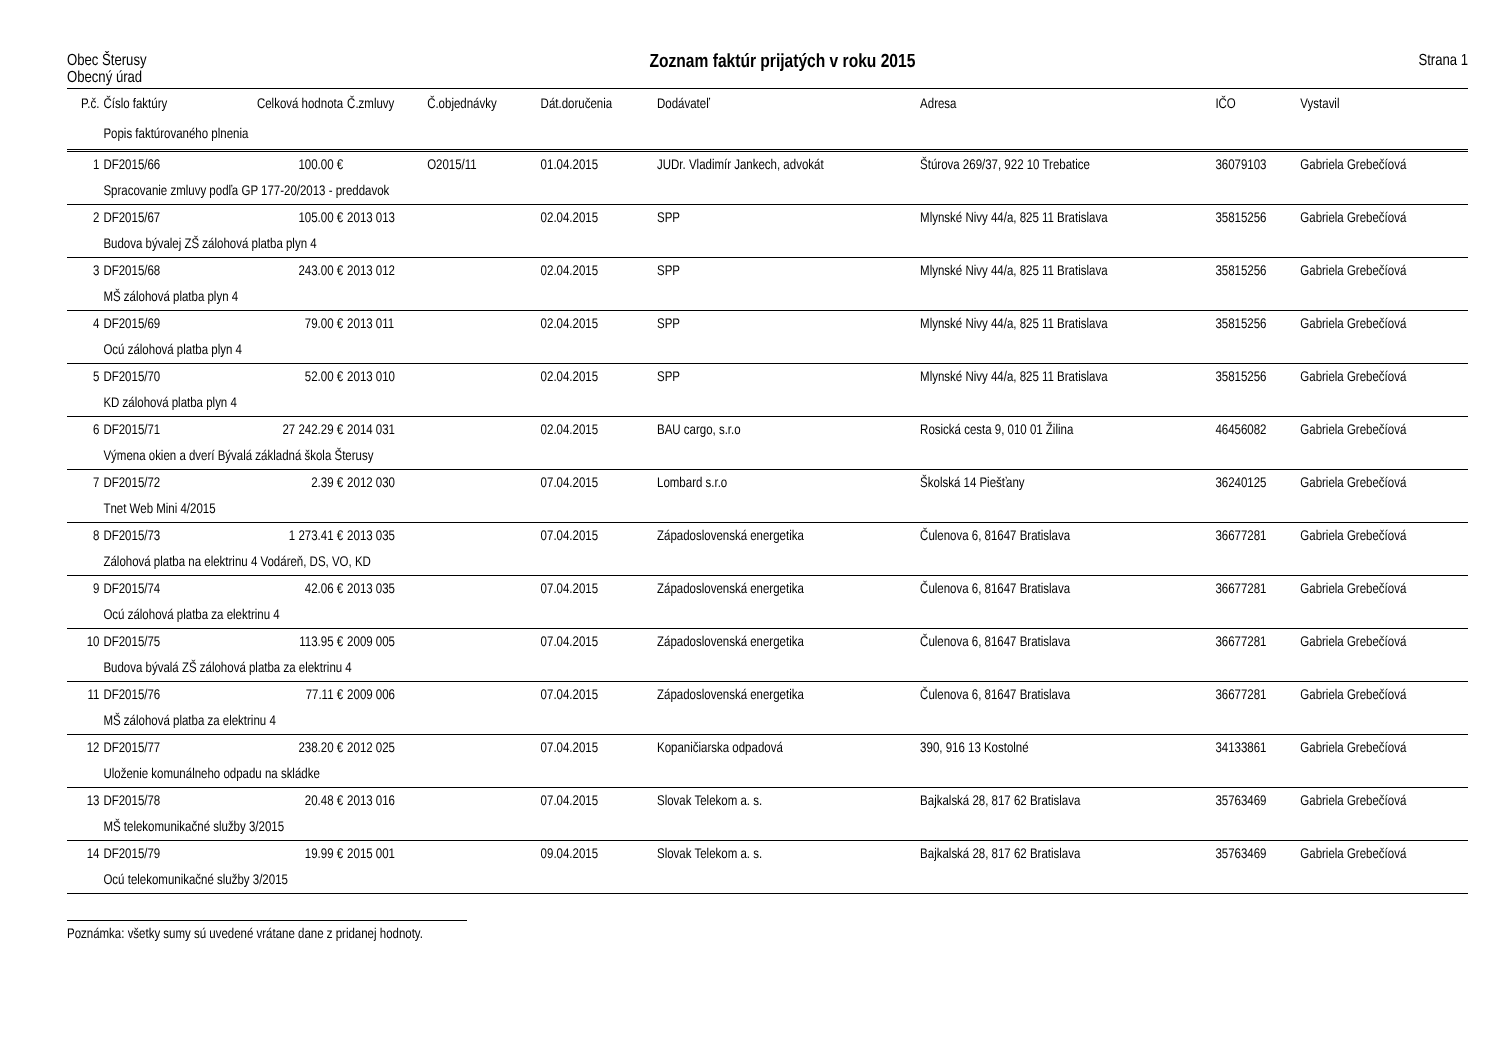Obec Šterusy
Obecný úrad
Zoznam faktúr prijatých v roku 2015
Strana 1
| P.č. | Číslo faktúry | Celková hodnota | Č.zmluvy | Č.objednávky | Dát.doručenia | Dodávateľ | Adresa | IČO | Vystavil |
| --- | --- | --- | --- | --- | --- | --- | --- | --- | --- |
| | Popis faktúrovaného plnenia | | | | | | | | |
| 1 | DF2015/66 | 100.00 € | | O2015/11 | 01.04.2015 | JUDr. Vladimír Jankech, advokát | Štúrova 269/37, 922 10 Trebatice | 36079103 | Gabriela Grebečíová |
| | Spracovanie zmluvy podľa GP 177-20/2013 - preddavok | | | | | | | | |
| 2 | DF2015/67 | 105.00 € | 2013 013 | | 02.04.2015 | SPP | Mlynské Nivy 44/a, 825 11 Bratislava | 35815256 | Gabriela Grebečíová |
| | Budova bývalej ZŠ zálohová platba plyn 4 | | | | | | | | |
| 3 | DF2015/68 | 243.00 € | 2013 012 | | 02.04.2015 | SPP | Mlynské Nivy 44/a, 825 11 Bratislava | 35815256 | Gabriela Grebečíová |
| | MŠ zálohová platba plyn 4 | | | | | | | | |
| 4 | DF2015/69 | 79.00 € | 2013 011 | | 02.04.2015 | SPP | Mlynské Nivy 44/a, 825 11 Bratislava | 35815256 | Gabriela Grebečíová |
| | Ocú zálohová platba plyn 4 | | | | | | | | |
| 5 | DF2015/70 | 52.00 € | 2013 010 | | 02.04.2015 | SPP | Mlynské Nivy 44/a, 825 11 Bratislava | 35815256 | Gabriela Grebečíová |
| | KD zálohová platba plyn 4 | | | | | | | | |
| 6 | DF2015/71 | 27 242.29 € | 2014 031 | | 02.04.2015 | BAU cargo, s.r.o | Rosická cesta 9, 010 01 Žilina | 46456082 | Gabriela Grebečíová |
| | Výmena okien a dverí Bývalá základná škola Šterusy | | | | | | | | |
| 7 | DF2015/72 | 2.39 € | 2012 030 | | 07.04.2015 | Lombard s.r.o | Školská 14 Piešťany | 36240125 | Gabriela Grebečíová |
| | Tnet Web Mini 4/2015 | | | | | | | | |
| 8 | DF2015/73 | 1 273.41 € | 2013 035 | | 07.04.2015 | Západoslovenská energetika | Čulenova 6, 81647 Bratislava | 36677281 | Gabriela Grebečíová |
| | Zálohová platba na elektrinu 4 Vodáreň, DS, VO, KD | | | | | | | | |
| 9 | DF2015/74 | 42.06 € | 2013 035 | | 07.04.2015 | Západoslovenská energetika | Čulenova 6, 81647 Bratislava | 36677281 | Gabriela Grebečíová |
| | Ocú zálohová platba za elektrinu 4 | | | | | | | | |
| 10 | DF2015/75 | 113.95 € | 2009 005 | | 07.04.2015 | Západoslovenská energetika | Čulenova 6, 81647 Bratislava | 36677281 | Gabriela Grebečíová |
| | Budova bývalá ZŠ zálohová platba za elektrinu 4 | | | | | | | | |
| 11 | DF2015/76 | 77.11 € | 2009 006 | | 07.04.2015 | Západoslovenská energetika | Čulenova 6, 81647 Bratislava | 36677281 | Gabriela Grebečíová |
| | MŠ zálohová platba za elektrinu 4 | | | | | | | | |
| 12 | DF2015/77 | 238.20 € | 2012 025 | | 07.04.2015 | Kopaničiarska odpadová | 390, 916 13 Kostolné | 34133861 | Gabriela Grebečíová |
| | Uloženie komunálneho odpadu na skládke | | | | | | | | |
| 13 | DF2015/78 | 20.48 € | 2013 016 | | 07.04.2015 | Slovak Telekom a. s. | Bajkalská 28, 817 62 Bratislava | 35763469 | Gabriela Grebečíová |
| | MŠ telekomunikačné služby 3/2015 | | | | | | | | |
| 14 | DF2015/79 | 19.99 € | 2015 001 | | 09.04.2015 | Slovak Telekom a. s. | Bajkalská 28, 817 62 Bratislava | 35763469 | Gabriela Grebečíová |
| | Ocú telekomunikačné služby 3/2015 | | | | | | | | |
Poznámka: všetky sumy sú uvedené vrátane dane z pridanej hodnoty.